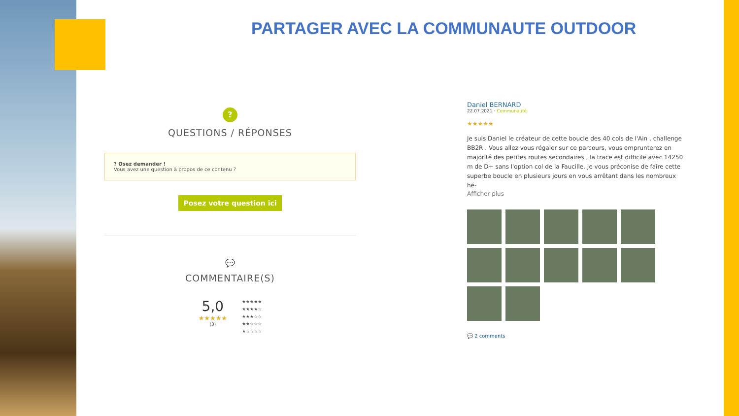PARTAGER AVEC LA COMMUNAUTE OUTDOOR
?
QUESTIONS / RÉPONSES
? Osez demander !
Vous avez une question à propos de ce contenu ?
Posez votre question ici
💬
COMMENTAIRE(S)
5,0
★★★★★
(3)
★★★★★
★★★★☆
★★★☆☆
★★☆☆☆
★☆☆☆☆
Daniel BERNARD
22.07.2021 · Communauté
★★★★★
Je suis Daniel le créateur de cette boucle des 40 cols de l'Ain , challenge BB2R . Vous allez vous régaler sur ce parcours, vous emprunterez en majorité des petites routes secondaires , la trace est difficile avec 14250 m de D+ sans l'option col de la Faucille. Je vous préconise de faire cette superbe boucle en plusieurs jours en vous arrêtant dans les nombreux hé-
Afficher plus
💬 2 comments